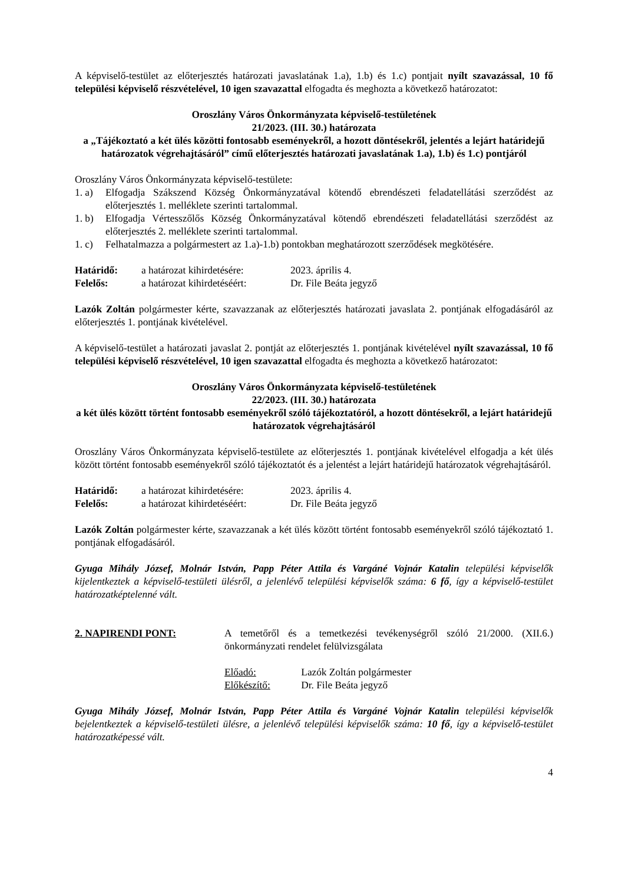A képviselő-testület az előterjesztés határozati javaslatának 1.a), 1.b) és 1.c) pontjait nyílt szavazással, 10 fő települési képviselő részvételével, 10 igen szavazattal elfogadta és meghozta a következő határozatot:
Oroszlány Város Önkormányzata képviselő-testületének
21/2023. (III. 30.) határozata
a „Tájékoztató a két ülés közötti fontosabb eseményekről, a hozott döntésekről, jelentés a lejárt határidejű határozatok végrehajtásáról” című előterjesztés határozati javaslatának 1.a), 1.b) és 1.c) pontjáról
Oroszlány Város Önkormányzata képviselő-testülete:
1. a) Elfogadja Szákszend Község Önkormányzatával kötendő ebrendészeti feladatellátási szerződést az előterjesztés 1. melléklete szerinti tartalommal.
1. b) Elfogadja Vértesszőlős Község Önkormányzatával kötendő ebrendészeti feladatellátási szerződést az előterjesztés 2. melléklete szerinti tartalommal.
1. c) Felhatalmazza a polgármestert az 1.a)-1.b) pontokban meghatározott szerződések megkötésére.
Határidő: a határozat kihirdetésére: 2023. április 4.
Felelős: a határozat kihirdetéséért: Dr. File Beáta jegyző
Lazók Zoltán polgármester kérte, szavazzanak az előterjesztés határozati javaslata 2. pontjának elfogadásáról az előterjesztés 1. pontjának kivételével.
A képviselő-testület a határozati javaslat 2. pontját az előterjesztés 1. pontjának kivételével nyílt szavazással, 10 fő települési képviselő részvételével, 10 igen szavazattal elfogadta és meghozta a következő határozatot:
Oroszlány Város Önkormányzata képviselő-testületének
22/2023. (III. 30.) határozata
a két ülés között történt fontosabb eseményekről szóló tájékoztatóról, a hozott döntésekről, a lejárt határidejű határozatok végrehajtásáról
Oroszlány Város Önkormányzata képviselő-testülete az előterjesztés 1. pontjának kivételével elfogadja a két ülés között történt fontosabb eseményekről szóló tájékoztatót és a jelentést a lejárt határidejű határozatok végrehajtásáról.
Határidő: a határozat kihirdetésére: 2023. április 4.
Felelős: a határozat kihirdetéséért: Dr. File Beáta jegyző
Lazók Zoltán polgármester kérte, szavazzanak a két ülés között történt fontosabb eseményekről szóló tájékoztató 1. pontjának elfogadásáról.
Gyuga Mihály József, Molnár István, Papp Péter Attila és Vargáné Vojnár Katalin települési képviselők kijelentkeztek a képviselő-testületi ülésről, a jelenlévő települési képviselők száma: 6 fő, így a képviselő-testület határozatképtelenné vált.
2. NAPIRENDI PONT: A temetőről és a temetkezési tevékenységről szóló 21/2000. (XII.6.) önkormányzati rendelet felülvizsgálata
Előadó: Lazók Zoltán polgármester
Előkészítő: Dr. File Beáta jegyző
Gyuga Mihály József, Molnár István, Papp Péter Attila és Vargáné Vojnár Katalin települési képviselők bejelentkeztek a képviselő-testületi ülésre, a jelenlévő települési képviselők száma: 10 fő, így a képviselő-testület határozatképessé vált.
4